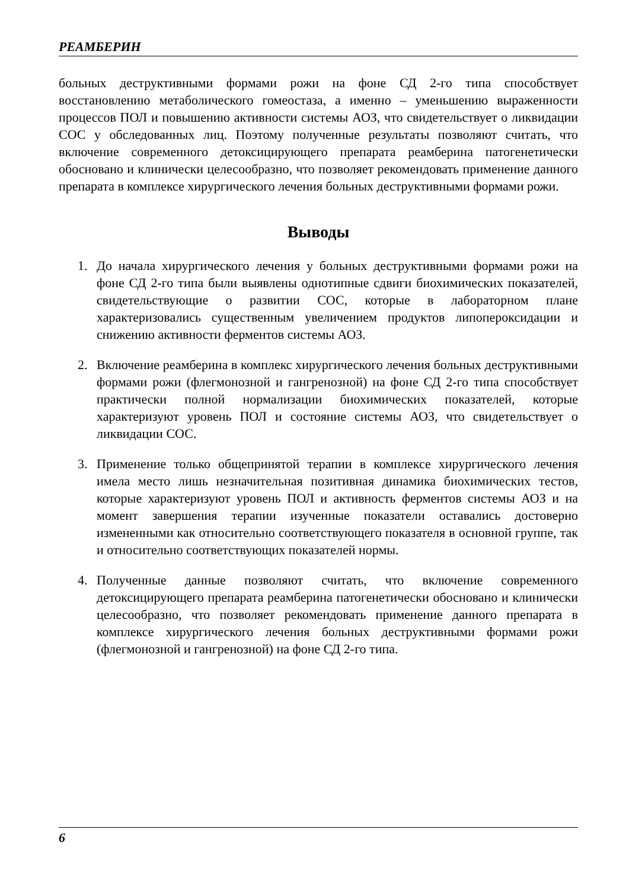РЕАМБЕРИН
больных деструктивными формами рожи на фоне СД 2-го типа способствует восстановлению метаболического гомеостаза, а именно – уменьшению выраженности процессов ПОЛ и повышению активности системы АОЗ, что свидетельствует о ликвидации СОС у обследованных лиц. Поэтому полученные результаты позволяют считать, что включение современного детоксицирующего препарата реамберина патогенетически обосновано и клинически целесообразно, что позволяет рекомендовать применение данного препарата в комплексе хирургического лечения больных деструктивными формами рожи.
Выводы
1. До начала хирургического лечения у больных деструктивными формами рожи на фоне СД 2-го типа были выявлены однотипные сдвиги биохимических показателей, свидетельствующие о развитии СОС, которые в лабораторном плане характеризовались существенным увеличением продуктов липопероксидации и снижению активности ферментов системы АОЗ.
2. Включение реамберина в комплекс хирургического лечения больных деструктивными формами рожи (флегмонозной и гангренозной) на фоне СД 2-го типа способствует практически полной нормализации биохимических показателей, которые характеризуют уровень ПОЛ и состояние системы АОЗ, что свидетельствует о ликвидации СОС.
3. Применение только общепринятой терапии в комплексе хирургического лечения имела место лишь незначительная позитивная динамика биохимических тестов, которые характеризуют уровень ПОЛ и активность ферментов системы АОЗ и на момент завершения терапии изученные показатели оставались достоверно измененными как относительно соответствующего показателя в основной группе, так и относительно соответствующих показателей нормы.
4. Полученные данные позволяют считать, что включение современного детоксицирующего препарата реамберина патогенетически обосновано и клинически целесообразно, что позволяет рекомендовать применение данного препарата в комплексе хирургического лечения больных деструктивными формами рожи (флегмонозной и гангренозной) на фоне СД 2-го типа.
6